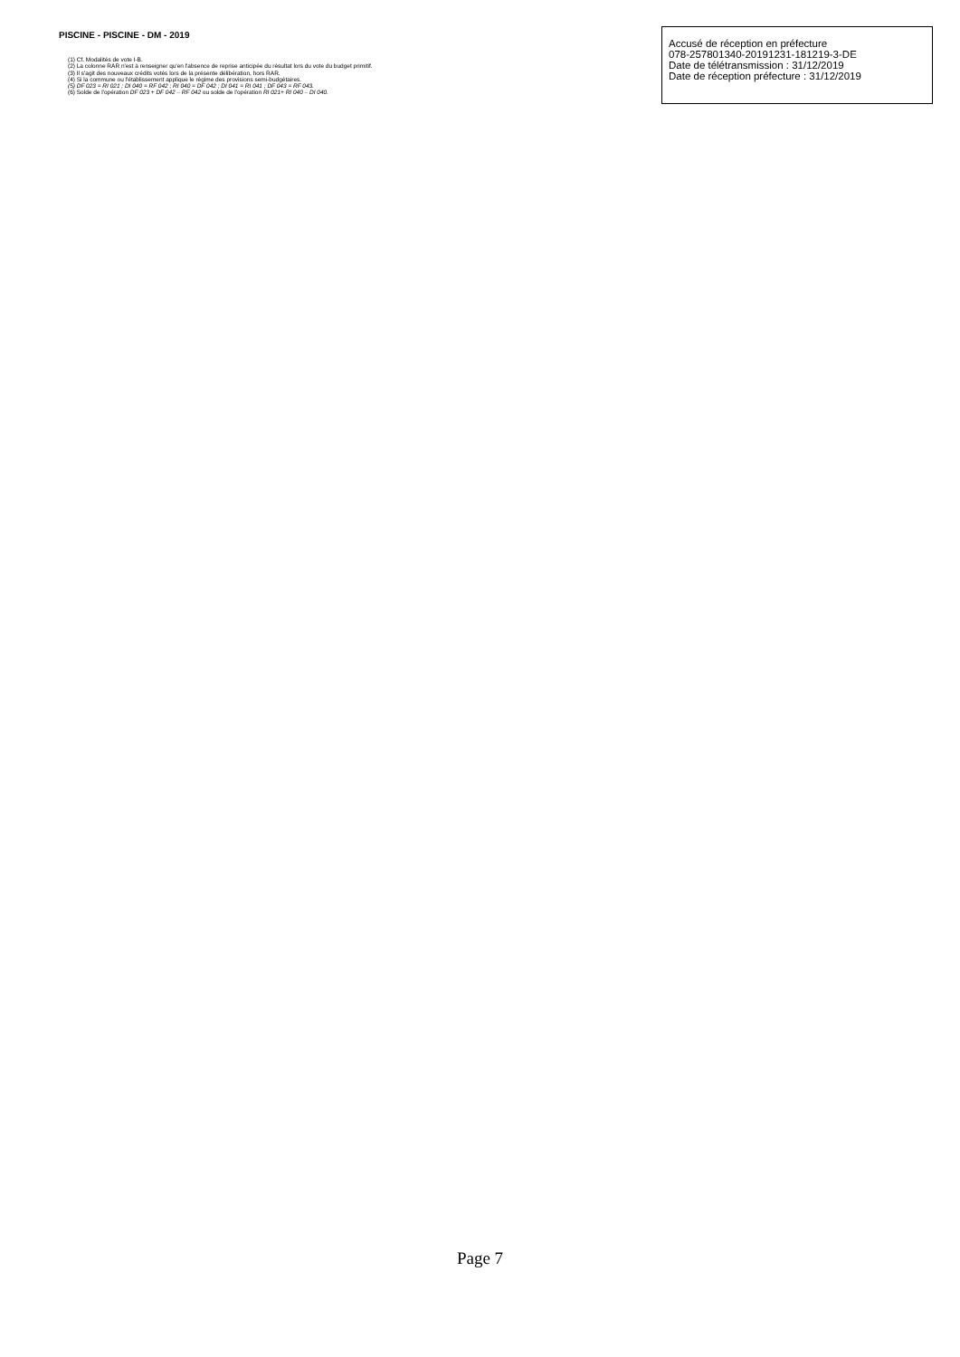PISCINE - PISCINE - DM - 2019
(1) Cf. Modalités de vote I-B.
(2) La colonne RAR n'est à renseigner qu'en l'absence de reprise anticipée du résultat lors du vote du budget primitif.
(3) Il s'agit des nouveaux crédits votés lors de la présente délibération, hors RAR.
(4) Si la commune ou l'établissement applique le régime des provisions semi-budgétaires.
(5) DF 023 = RI 021 ; DI 040 = RF 042 ; RI 040 = DF 042 ; DI 041 = RI 041 ; DF 043 = RF 043.
(6) Solde de l'opération DF 023 + DF 042 – RF 042 ou solde de l'opération RI 021+ RI 040 – DI 040.
Accusé de réception en préfecture
078-257801340-20191231-181219-3-DE
Date de télétransmission : 31/12/2019
Date de réception préfecture : 31/12/2019
Page 7